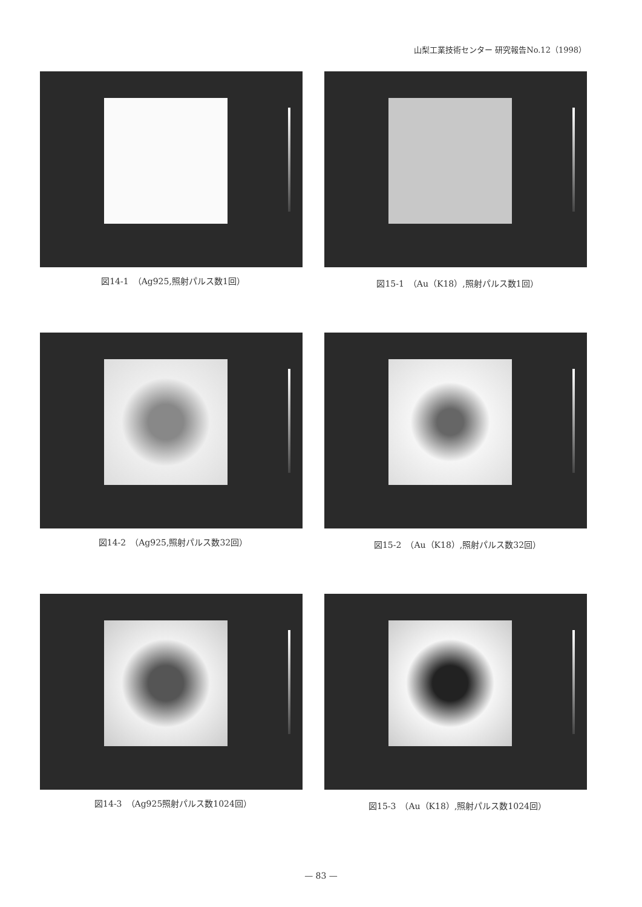山梨工業技術センター 研究報告No.12（1998）
図14-1　（Ag925,照射パルス数1回）
図15-1　（Au（K18）,照射パルス数1回）
図14-2　（Ag925,照射パルス数32回）
図15-2　（Au（K18）,照射パルス数32回）
図14-3　（Ag925照射パルス数1024回）
図15-3　（Au（K18）,照射パルス数1024回）
— 83 —